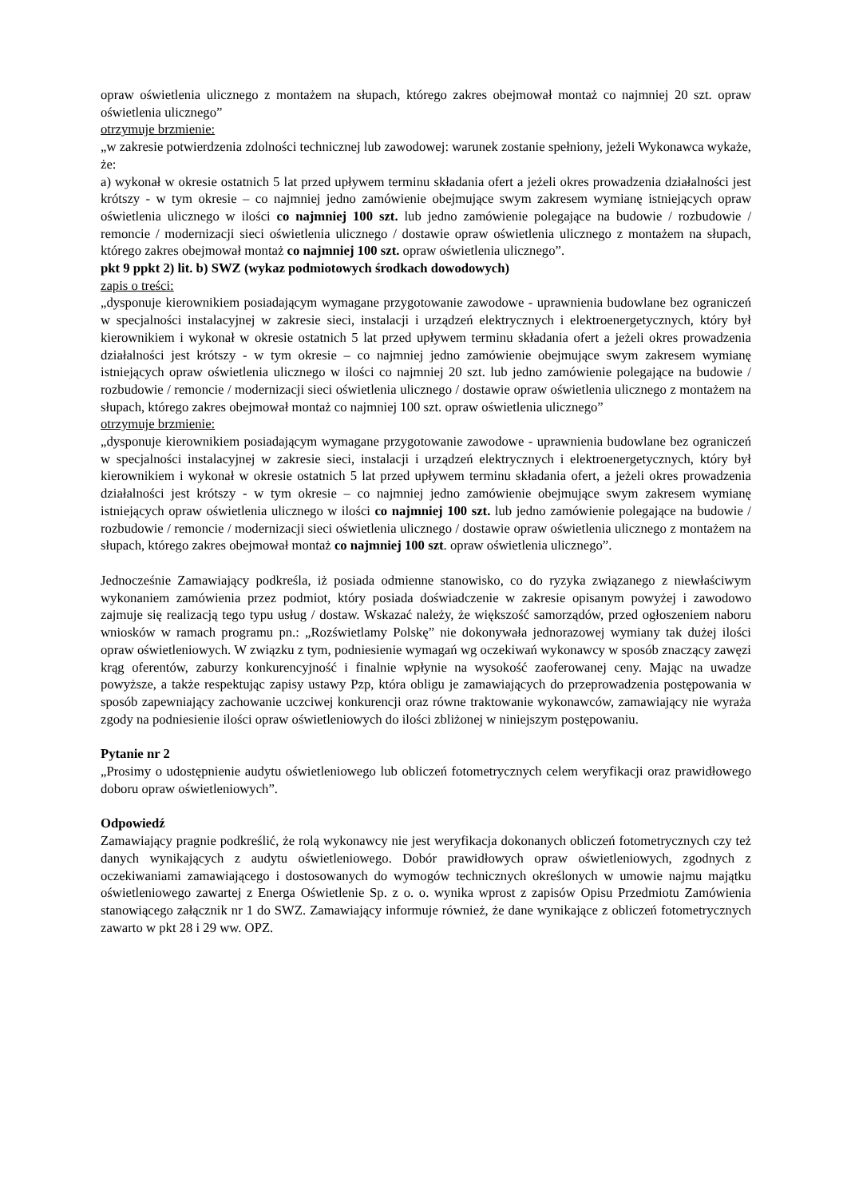opraw oświetlenia ulicznego z montażem na słupach, którego zakres obejmował montaż co najmniej 20 szt. opraw oświetlenia ulicznego”
otrzymuje brzmienie:
„w zakresie potwierdzenia zdolności technicznej lub zawodowej: warunek zostanie spełniony, jeżeli Wykonawca wykaże, że:
a) wykonał w okresie ostatnich 5 lat przed upływem terminu składania ofert a jeżeli okres prowadzenia działalności jest krótszy - w tym okresie – co najmniej jedno zamówienie obejmujące swym zakresem wymianę istniejących opraw oświetlenia ulicznego w ilości co najmniej 100 szt. lub jedno zamówienie polegające na budowie / rozbudowie / remoncie / modernizacji sieci oświetlenia ulicznego / dostawie opraw oświetlenia ulicznego z montażem na słupach, którego zakres obejmował montaż co najmniej 100 szt. opraw oświetlenia ulicznego”.
pkt 9 ppkt 2) lit. b) SWZ (wykaz podmiotowych środkach dowodowych)
zapis o treści:
„dysponuje kierownikiem posiadającym wymagane przygotowanie zawodowe - uprawnienia budowlane bez ograniczeń w specjalności instalacyjnej w zakresie sieci, instalacji i urządzeń elektrycznych i elektroenergetycznych, który był kierownikiem i wykonał w okresie ostatnich 5 lat przed upływem terminu składania ofert a jeżeli okres prowadzenia działalności jest krótszy - w tym okresie – co najmniej jedno zamówienie obejmujące swym zakresem wymianę istniejących opraw oświetlenia ulicznego w ilości co najmniej 20 szt. lub jedno zamówienie polegające na budowie / rozbudowie / remoncie / modernizacji sieci oświetlenia ulicznego / dostawie opraw oświetlenia ulicznego z montażem na słupach, którego zakres obejmował montaż co najmniej 100 szt. opraw oświetlenia ulicznego”
otrzymuje brzmienie:
„dysponuje kierownikiem posiadającym wymagane przygotowanie zawodowe - uprawnienia budowlane bez ograniczeń w specjalności instalacyjnej w zakresie sieci, instalacji i urządzeń elektrycznych i elektroenergetycznych, który był kierownikiem i wykonał w okresie ostatnich 5 lat przed upływem terminu składania ofert, a jeżeli okres prowadzenia działalności jest krótszy - w tym okresie – co najmniej jedno zamówienie obejmujące swym zakresem wymianę istniejących opraw oświetlenia ulicznego w ilości co najmniej 100 szt. lub jedno zamówienie polegające na budowie / rozbudowie / remoncie / modernizacji sieci oświetlenia ulicznego / dostawie opraw oświetlenia ulicznego z montażem na słupach, którego zakres obejmował montaż co najmniej 100 szt. opraw oświetlenia ulicznego”.
Jednocześnie Zamawiający podkreśla, iż posiada odmienne stanowisko, co do ryzyka związanego z niewłaściwym wykonaniem zamówienia przez podmiot, który posiada doświadczenie w zakresie opisanym powyżej i zawodowo zajmuje się realizacją tego typu usług / dostaw. Wskazać należy, że większość samorządów, przed ogłoszeniem naboru wniosków w ramach programu pn.: „Rozświetlamy Polskę” nie dokonywała jednorazowej wymiany tak dużej ilości opraw oświetleniowych. W związku z tym, podniesienie wymagań wg oczekiwań wykonawcy w sposób znaczący zawęzi krąg oferentów, zaburzy konkurencyjność i finalnie wpłynie na wysokość zaoferowanej ceny. Mając na uwadze powyższe, a także respektując zapisy ustawy Pzp, która obligu je zamawiających do przeprowadzenia postępowania w sposób zapewniający zachowanie uczciwej konkurencji oraz równe traktowanie wykonawców, zamawiający nie wyraża zgody na podniesienie ilości opraw oświetleniowych do ilości zbliżonej w niniejszym postępowaniu.
Pytanie nr 2
„Prosimy o udostępnienie audytu oświetleniowego lub obliczeń fotometrycznych celem weryfikacji oraz prawidłowego doboru opraw oświetleniowych”.
Odpowiedź
Zamawiający pragnie podkreślić, że rolą wykonawcy nie jest weryfikacja dokonanych obliczeń fotometrycznych czy też danych wynikających z audytu oświetleniowego. Dobór prawidłowych opraw oświetleniowych, zgodnych z oczekiwaniami zamawiającego i dostosowanych do wymogów technicznych określonych w umowie najmu majątku oświetleniowego zawartej z Energa Oświetlenie Sp. z o. o. wynika wprost z zapisów Opisu Przedmiotu Zamówienia stanowiącego załącznik nr 1 do SWZ. Zamawiający informuje również, że dane wynikające z obliczeń fotometrycznych zawarto w pkt 28 i 29 ww. OPZ.